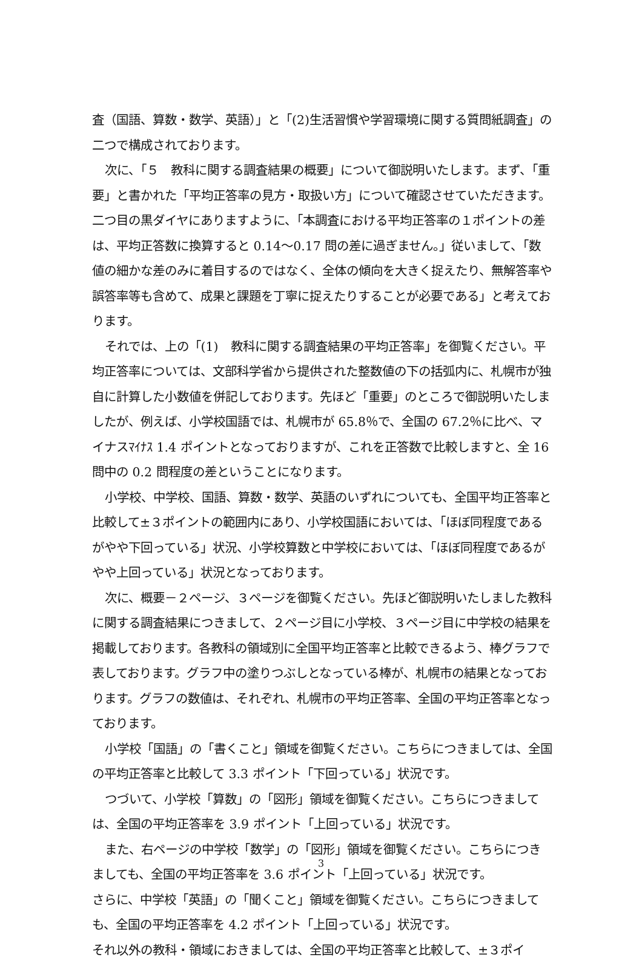査（国語、算数・数学、英語）」と「(2)生活習慣や学習環境に関する質問紙調査」の二つで構成されております。
次に、「５　教科に関する調査結果の概要」について御説明いたします。まず、「重要」と書かれた「平均正答率の見方・取扱い方」について確認させていただきます。二つ目の黒ダイヤにありますように、「本調査における平均正答率の１ポイントの差は、平均正答数に換算すると 0.14～0.17 問の差に過ぎません。」従いまして、「数値の細かな差のみに着目するのではなく、全体の傾向を大きく捉えたり、無解答率や誤答率等も含めて、成果と課題を丁寧に捉えたりすることが必要である」と考えております。
それでは、上の「(1)　教科に関する調査結果の平均正答率」を御覧ください。平均正答率については、文部科学省から提供された整数値の下の括弧内に、札幌市が独自に計算した小数値を併記しております。先ほど「重要」のところで御説明いたしましたが、例えば、小学校国語では、札幌市が 65.8％で、全国の 67.2％に比べ、マイナスﾏｲﾅｽ 1.4 ポイントとなっておりますが、これを正答数で比較しますと、全 16 問中の 0.2 問程度の差ということになります。
小学校、中学校、国語、算数・数学、英語のいずれについても、全国平均正答率と比較して±３ポイントの範囲内にあり、小学校国語においては、「ほぼ同程度であるがやや下回っている」状況、小学校算数と中学校においては、「ほぼ同程度であるがやや上回っている」状況となっております。
次に、概要－２ページ、３ページを御覧ください。先ほど御説明いたしました教科に関する調査結果につきまして、２ページ目に小学校、３ページ目に中学校の結果を掲載しております。各教科の領域別に全国平均正答率と比較できるよう、棒グラフで表しております。グラフ中の塗りつぶしとなっている棒が、札幌市の結果となっております。グラフの数値は、それぞれ、札幌市の平均正答率、全国の平均正答率となっております。
小学校「国語」の「書くこと」領域を御覧ください。こちらにつきましては、全国の平均正答率と比較して 3.3 ポイント「下回っている」状況です。
つづいて、小学校「算数」の「図形」領域を御覧ください。こちらにつきましては、全国の平均正答率を 3.9 ポイント「上回っている」状況です。
また、右ページの中学校「数学」の「図形」領域を御覧ください。こちらにつきましても、全国の平均正答率を 3.6 ポイント「上回っている」状況です。
さらに、中学校「英語」の「聞くこと」領域を御覧ください。こちらにつきましても、全国の平均正答率を 4.2 ポイント「上回っている」状況です。
それ以外の教科・領域におきましては、全国の平均正答率と比較して、±３ポイ
3